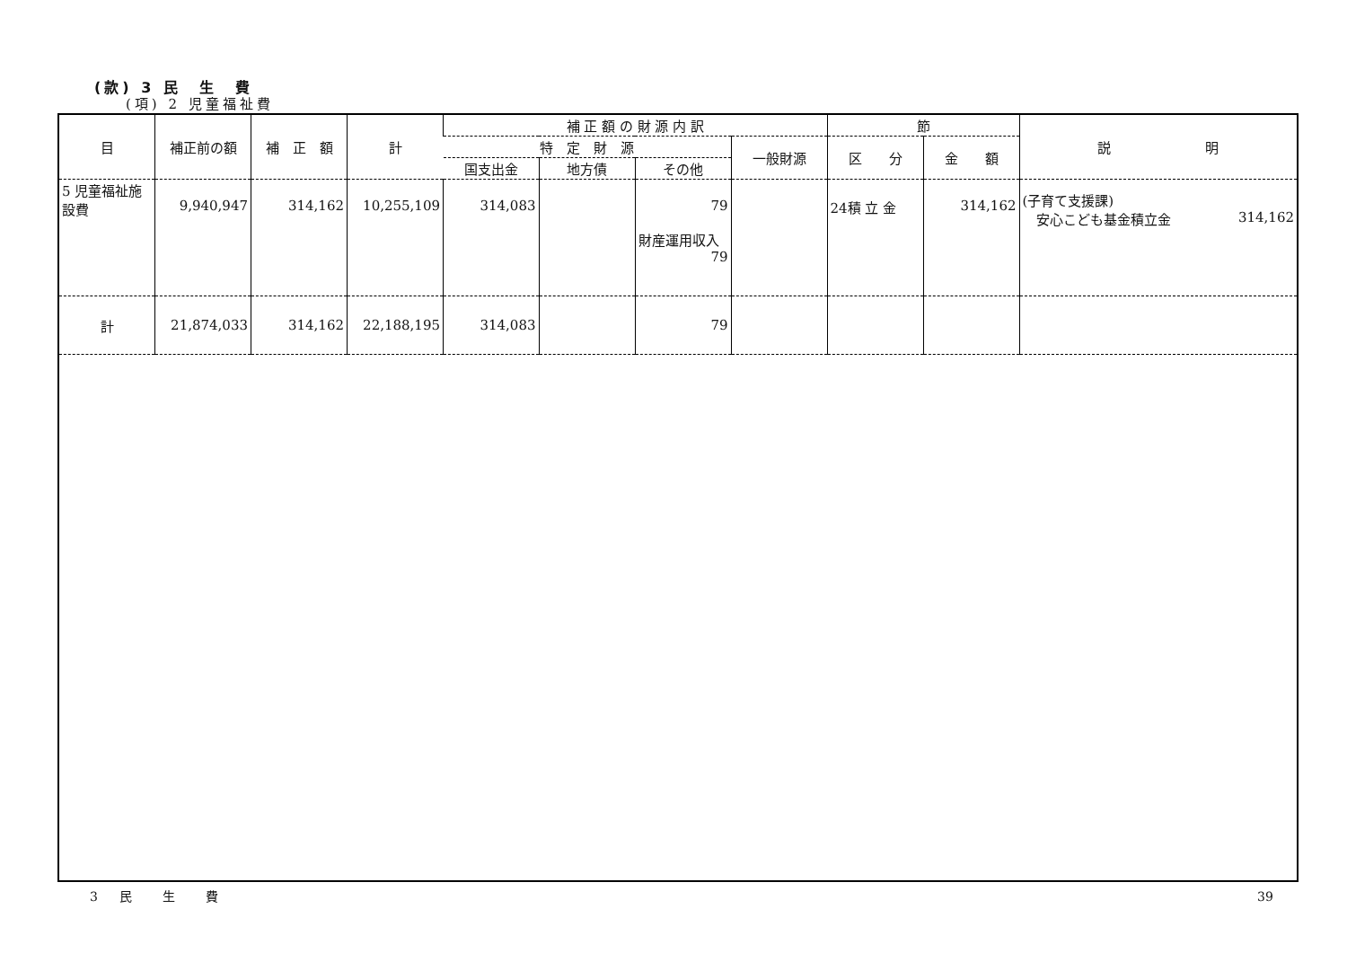(款) 3 民　生　費
(項) 2 児童福祉費
| 目 | 補正前の額 | 補 正 額 | 計 | 補 正 額 の 財 源 内 訳 | | | | 節 | | 説 明 |
| --- | --- | --- | --- | --- | --- | --- | --- | --- | --- | --- |
| | | | | 特 定 財 源 | | | 一般財源 | 区 分 | 金 額 | |
| | | | | 国支出金 | 地方債 | その他 | | | | |
| 5 児童福祉施設費 | 9,940,947 | 314,162 | 10,255,109 | 314,083 | | 79 財産運用収入 79 | | 24積 立 金 | 314,162 | (子育て支援課) 安心こども基金積立金 314,162 |
| 計 | 21,874,033 | 314,162 | 22,188,195 | 314,083 | | 79 | | | | |
3 民　生　費 39